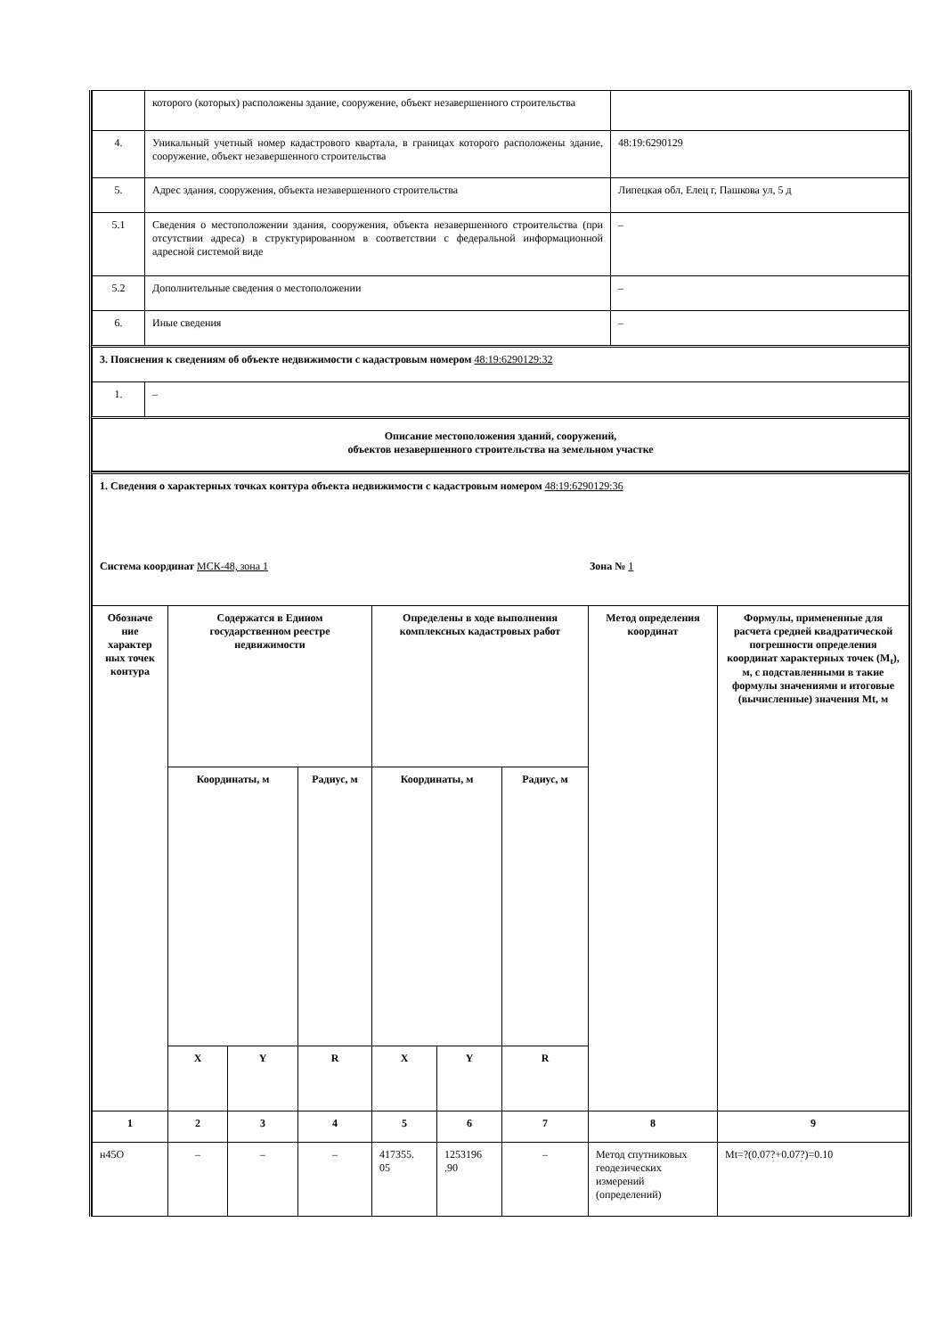| | которого (которых) расположены здание, сооружение, объект незавершенного строительства | |
| 4. | Уникальный учетный номер кадастрового квартала, в границах которого расположены здание, сооружение, объект незавершенного строительства | 48:19:6290129 |
| 5. | Адрес здания, сооружения, объекта незавершенного строительства | Липецкая обл, Елец г, Пашкова ул, 5 д |
| 5.1 | Сведения о местоположении здания, сооружения, объекта незавершенного строительства (при отсутствии адреса) в структурированном в соответствии с федеральной информационной адресной системой виде | – |
| 5.2 | Дополнительные сведения о местоположении | – |
| 6. | Иные сведения | – |
| 3. Пояснения к сведениям об объекте недвижимости с кадастровым номером 48:19:6290129:32 | | |
| 1. | – | |
| Описание местоположения зданий, сооружений, объектов незавершенного строительства на земельном участке | | |
| 1. Сведения о характерных точках контура объекта недвижимости с кадастровым номером 48:19:6290129:36 Система координат МСК-48, зона 1 Зона № 1 | | | | | | | | |
| Обозначе ние характер ных точек контура | Содержатся в Едином государственном реестре недвижимости | | | Определены в ходе выполнения комплексных кадастровых работ | | | Метод определения координат | Формулы, примененные для расчета средней квадратической погрешности определения координат характерных точек (M<sub>t</sub>), м, с подставленными в такие формулы значениями и итоговые (вычисленные) значения Mt, м |
| | Координаты, м | | Радиус, м | Координаты, м | | Радиус, м | | |
| | X | Y | R | X | Y | R | | |
| 1 | 2 | 3 | 4 | 5 | 6 | 7 | 8 | 9 |
| н45О | – | – | – | 417355. 05 | 1253196 .90 | – | Метод спутниковых геодезических измерений (определений) | Mt=?(0.07?+0.07?)=0.10 |